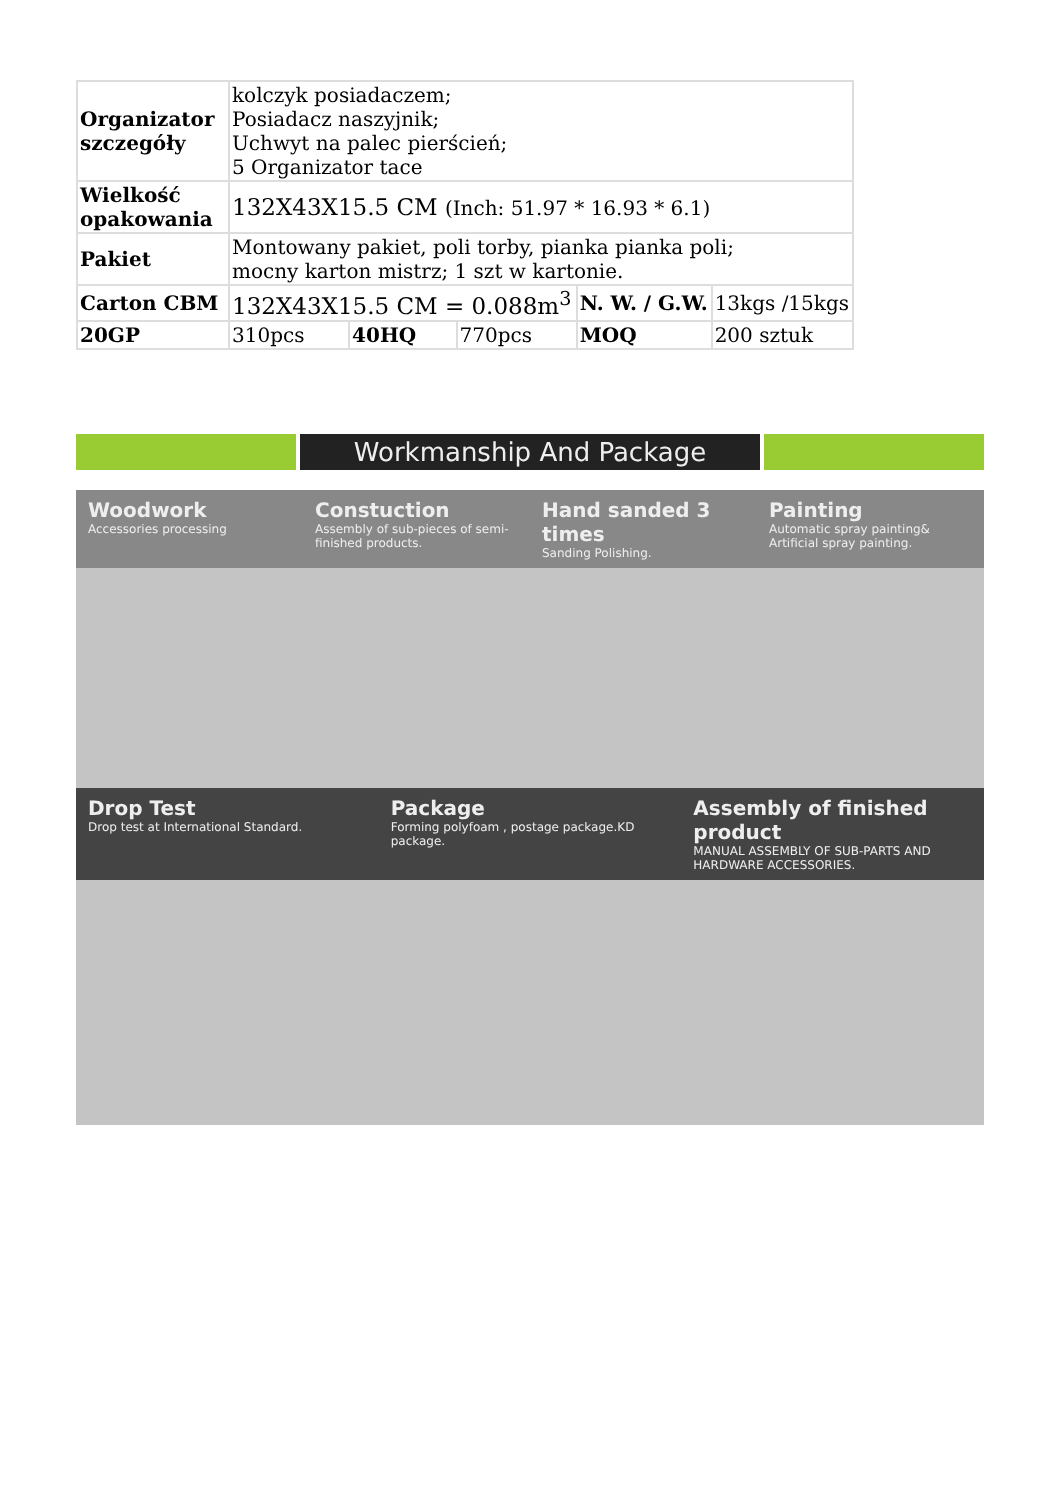| Organizator szczegóły | kolczyk posiadaczem; Posiadacz naszyjnik; Uchwyt na palec pierścień; 5 Organizator tace | | | | |
| Wielkość opakowania | 132X43X15.5 CM (Inch: 51.97 * 16.93 * 6.1) | | | | |
| Pakiet | Montowany pakiet, poli torby, pianka pianka poli; mocny karton mistrz; 1 szt w kartonie. | | | | |
| Carton CBM | 132X43X15.5 CM = 0.088m<sup>3</sup> | | | N. W. / G.W. | 13kgs /15kgs |
| 20GP | 310pcs | 40HQ | 770pcs | MOQ | 200 sztuk |
Workmanship And Package
Woodwork
Accessories processing
Constuction
Assembly of sub-pieces of semi-finished products.
Hand sanded 3 times
Sanding Polishing.
Painting
Automatic spray painting& Artificial spray painting.
Drop Test
Drop test at International Standard.
Package
Forming polyfoam , postage package.KD package.
Assembly of finished product
MANUAL ASSEMBLY OF SUB-PARTS AND HARDWARE ACCESSORIES.